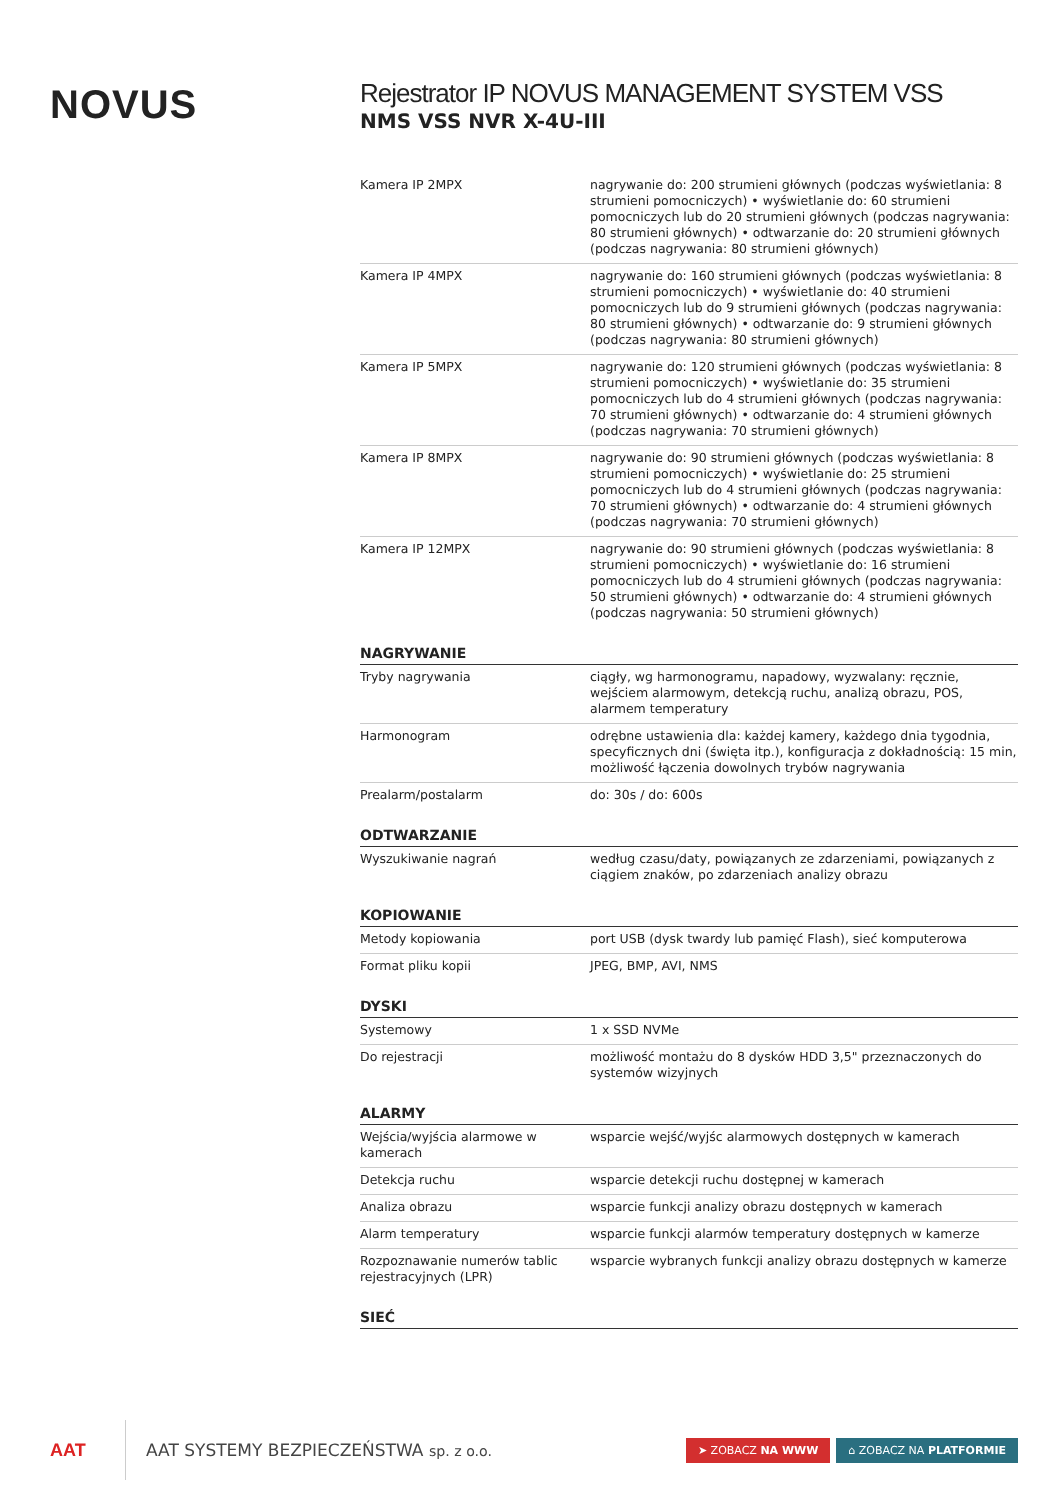NOVUS
Rejestrator IP NOVUS MANAGEMENT SYSTEM VSS
NMS VSS NVR X-4U-III
| Kamera IP 2MPX | nagrywanie do: 200 strumieni głównych (podczas wyświetlania: 8 strumieni pomocniczych) • wyświetlanie do: 60 strumieni pomocniczych lub do 20 strumieni głównych (podczas nagrywania: 80 strumieni głównych) • odtwarzanie do: 20 strumieni głównych (podczas nagrywania: 80 strumieni głównych) |
| Kamera IP 4MPX | nagrywanie do: 160 strumieni głównych (podczas wyświetlania: 8 strumieni pomocniczych) • wyświetlanie do: 40 strumieni pomocniczych lub do 9 strumieni głównych (podczas nagrywania: 80 strumieni głównych) • odtwarzanie do: 9 strumieni głównych (podczas nagrywania: 80 strumieni głównych) |
| Kamera IP 5MPX | nagrywanie do: 120 strumieni głównych (podczas wyświetlania: 8 strumieni pomocniczych) • wyświetlanie do: 35 strumieni pomocniczych lub do 4 strumieni głównych (podczas nagrywania: 70 strumieni głównych) • odtwarzanie do: 4 strumieni głównych (podczas nagrywania: 70 strumieni głównych) |
| Kamera IP 8MPX | nagrywanie do: 90 strumieni głównych (podczas wyświetlania: 8 strumieni pomocniczych) • wyświetlanie do: 25 strumieni pomocniczych lub do 4 strumieni głównych (podczas nagrywania: 70 strumieni głównych) • odtwarzanie do: 4 strumieni głównych (podczas nagrywania: 70 strumieni głównych) |
| Kamera IP 12MPX | nagrywanie do: 90 strumieni głównych (podczas wyświetlania: 8 strumieni pomocniczych) • wyświetlanie do: 16 strumieni pomocniczych lub do 4 strumieni głównych (podczas nagrywania: 50 strumieni głównych) • odtwarzanie do: 4 strumieni głównych (podczas nagrywania: 50 strumieni głównych) |
| NAGRYWANIE | |
| Tryby nagrywania | ciągły, wg harmonogramu, napadowy, wyzwalany: ręcznie, wejściem alarmowym, detekcją ruchu, analizą obrazu, POS, alarmem temperatury |
| Harmonogram | odrębne ustawienia dla: każdej kamery, każdego dnia tygodnia, specyficznych dni (święta itp.), konfiguracja z dokładnością: 15 min, możliwość łączenia dowolnych trybów nagrywania |
| Prealarm/postalarm | do: 30s / do: 600s |
| ODTWARZANIE | |
| Wyszukiwanie nagrań | według czasu/daty, powiązanych ze zdarzeniami, powiązanych z ciągiem znaków, po zdarzeniach analizy obrazu |
| KOPIOWANIE | |
| Metody kopiowania | port USB (dysk twardy lub pamięć Flash), sieć komputerowa |
| Format pliku kopii | JPEG, BMP, AVI, NMS |
| DYSKI | |
| Systemowy | 1 x SSD NVMe |
| Do rejestracji | możliwość montażu do 8 dysków HDD 3,5" przeznaczonych do systemów wizyjnych |
| ALARMY | |
| Wejścia/wyjścia alarmowe w kamerach | wsparcie wejść/wyjśc alarmowych dostępnych w kamerach |
| Detekcja ruchu | wsparcie detekcji ruchu dostępnej w kamerach |
| Analiza obrazu | wsparcie funkcji analizy obrazu dostępnych w kamerach |
| Alarm temperatury | wsparcie funkcji alarmów temperatury dostępnych w kamerze |
| Rozpoznawanie numerów tablic rejestracyjnych (LPR) | wsparcie wybranych funkcji analizy obrazu dostępnych w kamerze |
| SIEĆ | |
AAT
AAT SYSTEMY BEZPIECZEŃSTWA sp. z o.o.
➤ ZOBACZ NA WWW ⌂ ZOBACZ NA PLATFORMIE